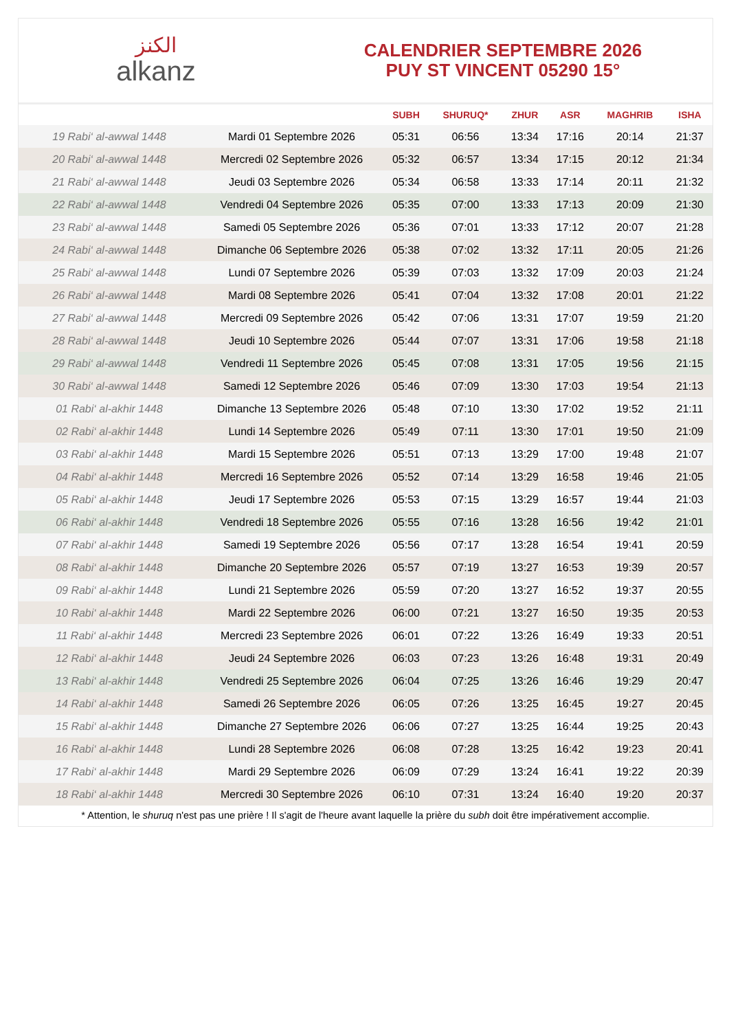الكنز
alkanz
CALENDRIER SEPTEMBRE 2026
PUY ST VINCENT 05290 15°
| | | SUBH | SHURUQ* | ZHUR | ASR | MAGHRIB | ISHA |
| --- | --- | --- | --- | --- | --- | --- | --- |
| 19 Rabi‘ al-awwal 1448 | Mardi 01 Septembre 2026 | 05:31 | 06:56 | 13:34 | 17:16 | 20:14 | 21:37 |
| 20 Rabi‘ al-awwal 1448 | Mercredi 02 Septembre 2026 | 05:32 | 06:57 | 13:34 | 17:15 | 20:12 | 21:34 |
| 21 Rabi‘ al-awwal 1448 | Jeudi 03 Septembre 2026 | 05:34 | 06:58 | 13:33 | 17:14 | 20:11 | 21:32 |
| 22 Rabi‘ al-awwal 1448 | Vendredi 04 Septembre 2026 | 05:35 | 07:00 | 13:33 | 17:13 | 20:09 | 21:30 |
| 23 Rabi‘ al-awwal 1448 | Samedi 05 Septembre 2026 | 05:36 | 07:01 | 13:33 | 17:12 | 20:07 | 21:28 |
| 24 Rabi‘ al-awwal 1448 | Dimanche 06 Septembre 2026 | 05:38 | 07:02 | 13:32 | 17:11 | 20:05 | 21:26 |
| 25 Rabi‘ al-awwal 1448 | Lundi 07 Septembre 2026 | 05:39 | 07:03 | 13:32 | 17:09 | 20:03 | 21:24 |
| 26 Rabi‘ al-awwal 1448 | Mardi 08 Septembre 2026 | 05:41 | 07:04 | 13:32 | 17:08 | 20:01 | 21:22 |
| 27 Rabi‘ al-awwal 1448 | Mercredi 09 Septembre 2026 | 05:42 | 07:06 | 13:31 | 17:07 | 19:59 | 21:20 |
| 28 Rabi‘ al-awwal 1448 | Jeudi 10 Septembre 2026 | 05:44 | 07:07 | 13:31 | 17:06 | 19:58 | 21:18 |
| 29 Rabi‘ al-awwal 1448 | Vendredi 11 Septembre 2026 | 05:45 | 07:08 | 13:31 | 17:05 | 19:56 | 21:15 |
| 30 Rabi‘ al-awwal 1448 | Samedi 12 Septembre 2026 | 05:46 | 07:09 | 13:30 | 17:03 | 19:54 | 21:13 |
| 01 Rabi‘ al-akhir 1448 | Dimanche 13 Septembre 2026 | 05:48 | 07:10 | 13:30 | 17:02 | 19:52 | 21:11 |
| 02 Rabi‘ al-akhir 1448 | Lundi 14 Septembre 2026 | 05:49 | 07:11 | 13:30 | 17:01 | 19:50 | 21:09 |
| 03 Rabi‘ al-akhir 1448 | Mardi 15 Septembre 2026 | 05:51 | 07:13 | 13:29 | 17:00 | 19:48 | 21:07 |
| 04 Rabi‘ al-akhir 1448 | Mercredi 16 Septembre 2026 | 05:52 | 07:14 | 13:29 | 16:58 | 19:46 | 21:05 |
| 05 Rabi‘ al-akhir 1448 | Jeudi 17 Septembre 2026 | 05:53 | 07:15 | 13:29 | 16:57 | 19:44 | 21:03 |
| 06 Rabi‘ al-akhir 1448 | Vendredi 18 Septembre 2026 | 05:55 | 07:16 | 13:28 | 16:56 | 19:42 | 21:01 |
| 07 Rabi‘ al-akhir 1448 | Samedi 19 Septembre 2026 | 05:56 | 07:17 | 13:28 | 16:54 | 19:41 | 20:59 |
| 08 Rabi‘ al-akhir 1448 | Dimanche 20 Septembre 2026 | 05:57 | 07:19 | 13:27 | 16:53 | 19:39 | 20:57 |
| 09 Rabi‘ al-akhir 1448 | Lundi 21 Septembre 2026 | 05:59 | 07:20 | 13:27 | 16:52 | 19:37 | 20:55 |
| 10 Rabi‘ al-akhir 1448 | Mardi 22 Septembre 2026 | 06:00 | 07:21 | 13:27 | 16:50 | 19:35 | 20:53 |
| 11 Rabi‘ al-akhir 1448 | Mercredi 23 Septembre 2026 | 06:01 | 07:22 | 13:26 | 16:49 | 19:33 | 20:51 |
| 12 Rabi‘ al-akhir 1448 | Jeudi 24 Septembre 2026 | 06:03 | 07:23 | 13:26 | 16:48 | 19:31 | 20:49 |
| 13 Rabi‘ al-akhir 1448 | Vendredi 25 Septembre 2026 | 06:04 | 07:25 | 13:26 | 16:46 | 19:29 | 20:47 |
| 14 Rabi‘ al-akhir 1448 | Samedi 26 Septembre 2026 | 06:05 | 07:26 | 13:25 | 16:45 | 19:27 | 20:45 |
| 15 Rabi‘ al-akhir 1448 | Dimanche 27 Septembre 2026 | 06:06 | 07:27 | 13:25 | 16:44 | 19:25 | 20:43 |
| 16 Rabi‘ al-akhir 1448 | Lundi 28 Septembre 2026 | 06:08 | 07:28 | 13:25 | 16:42 | 19:23 | 20:41 |
| 17 Rabi‘ al-akhir 1448 | Mardi 29 Septembre 2026 | 06:09 | 07:29 | 13:24 | 16:41 | 19:22 | 20:39 |
| 18 Rabi‘ al-akhir 1448 | Mercredi 30 Septembre 2026 | 06:10 | 07:31 | 13:24 | 16:40 | 19:20 | 20:37 |
* Attention, le shuruq n'est pas une prière ! Il s'agit de l'heure avant laquelle la prière du subh doit être impérativement accomplie.